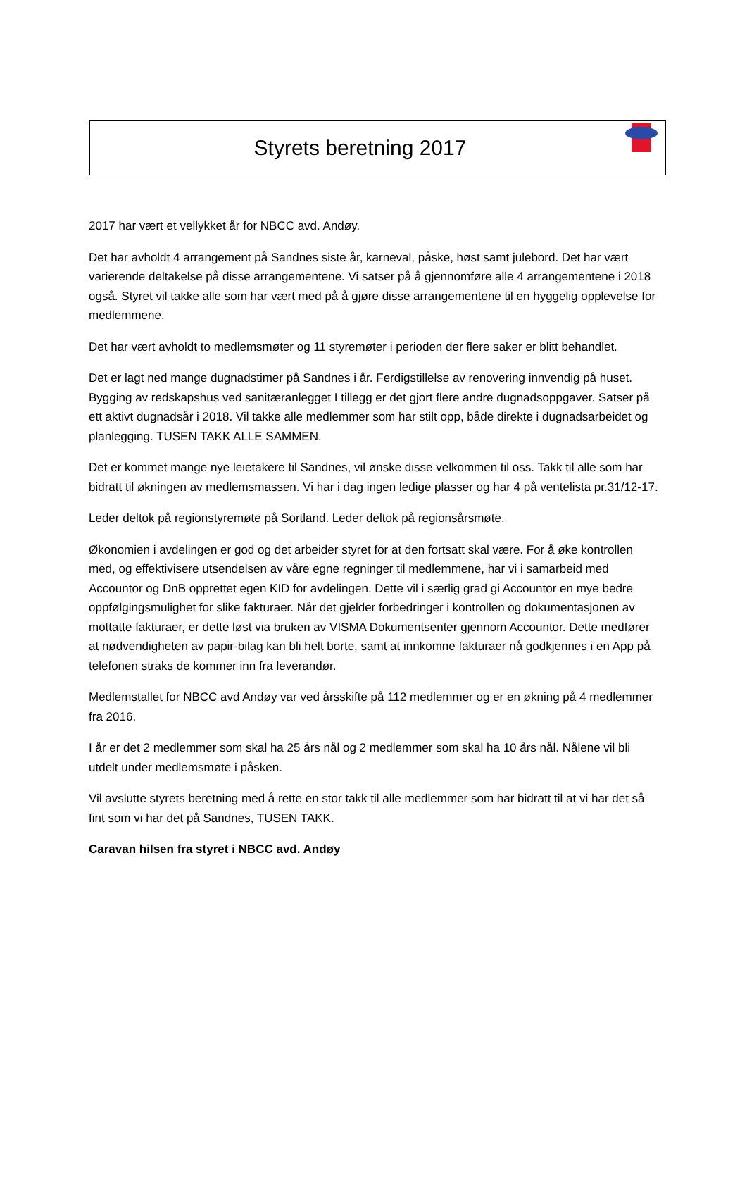Styrets beretning 2017
2017 har vært et vellykket år for NBCC avd. Andøy.
Det har avholdt 4 arrangement på Sandnes siste år, karneval, påske, høst samt julebord. Det har vært varierende deltakelse på disse arrangementene. Vi satser på å gjennomføre alle 4 arrangementene i 2018 også. Styret vil takke alle som har vært med på å gjøre disse arrangementene til en hyggelig opplevelse for medlemmene.
Det har vært avholdt to medlemsmøter og 11 styremøter i perioden der flere saker er blitt behandlet.
Det er lagt ned mange dugnadstimer på Sandnes i år. Ferdigstillelse av renovering innvendig på huset. Bygging av redskapshus ved sanitæranlegget I tillegg er det gjort flere andre dugnadsoppgaver. Satser på ett aktivt dugnadsår i 2018. Vil takke alle medlemmer som har stilt opp, både direkte i dugnadsarbeidet og planlegging. TUSEN TAKK ALLE SAMMEN.
Det er kommet mange nye leietakere til Sandnes, vil ønske disse velkommen til oss. Takk til alle som har bidratt til økningen av medlemsmassen. Vi har i dag ingen ledige plasser og har 4 på ventelista pr.31/12-17.
Leder deltok på regionstyremøte på Sortland. Leder deltok på regionsårsmøte.
Økonomien i avdelingen er god og det arbeider styret for at den fortsatt skal være. For å øke kontrollen med, og effektivisere utsendelsen av våre egne regninger til medlemmene, har vi i samarbeid med Accountor og DnB opprettet egen KID for avdelingen. Dette vil i særlig grad gi Accountor en mye bedre oppfølgingsmulighet for slike fakturaer. Når det gjelder forbedringer i kontrollen og dokumentasjonen av mottatte fakturaer, er dette løst via bruken av VISMA Dokumentsenter gjennom Accountor. Dette medfører at nødvendigheten av papir-bilag kan bli helt borte, samt at innkomne fakturaer nå godkjennes i en App på telefonen straks de kommer inn fra leverandør.
Medlemstallet for NBCC avd Andøy var ved årsskifte på 112 medlemmer og er en økning på 4 medlemmer fra 2016.
I år er det 2 medlemmer som skal ha 25 års nål og 2 medlemmer som skal ha 10 års nål. Nålene vil bli utdelt under medlemsmøte i påsken.
Vil avslutte styrets beretning med å rette en stor takk til alle medlemmer som har bidratt til at vi har det så fint som vi har det på Sandnes, TUSEN TAKK.
Caravan hilsen fra styret i NBCC avd. Andøy